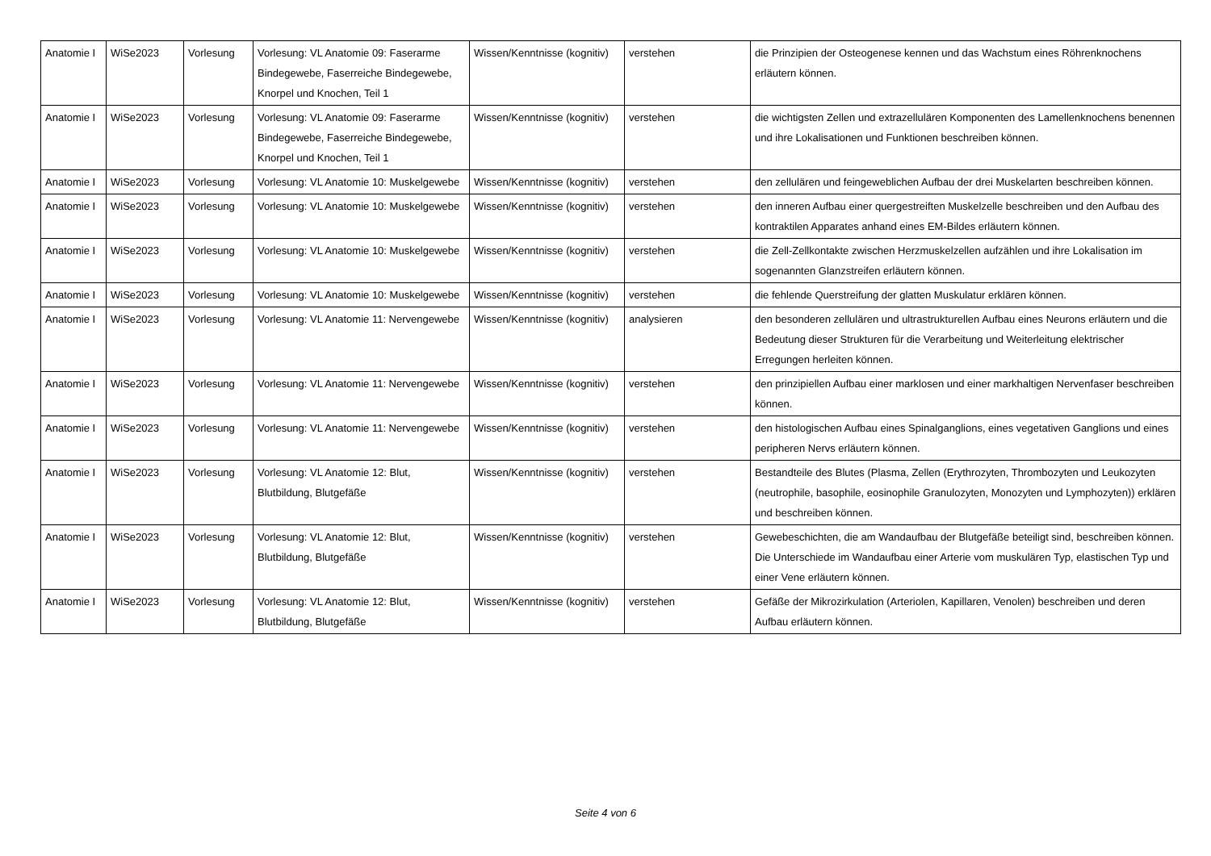| Anatomie I | WiSe2023 | Vorlesung | Vorlesung: VL Anatomie 09: Faserarme Bindegewebe, Faserreiche Bindegewebe, Knorpel und Knochen, Teil 1 | Wissen/Kenntnisse (kognitiv) | verstehen | die Prinzipien der Osteogenese kennen und das Wachstum eines Röhrenknochens erläutern können. |
| Anatomie I | WiSe2023 | Vorlesung | Vorlesung: VL Anatomie 09: Faserarme Bindegewebe, Faserreiche Bindegewebe, Knorpel und Knochen, Teil 1 | Wissen/Kenntnisse (kognitiv) | verstehen | die wichtigsten Zellen und extrazellulären Komponenten des Lamellenknochens benennen und ihre Lokalisationen und Funktionen beschreiben können. |
| Anatomie I | WiSe2023 | Vorlesung | Vorlesung: VL Anatomie 10: Muskelgewebe | Wissen/Kenntnisse (kognitiv) | verstehen | den zellulären und feingeweblichen Aufbau der drei Muskelarten beschreiben können. |
| Anatomie I | WiSe2023 | Vorlesung | Vorlesung: VL Anatomie 10: Muskelgewebe | Wissen/Kenntnisse (kognitiv) | verstehen | den inneren Aufbau einer quergestreiften Muskelzelle beschreiben und den Aufbau des kontraktilen Apparates anhand eines EM-Bildes erläutern können. |
| Anatomie I | WiSe2023 | Vorlesung | Vorlesung: VL Anatomie 10: Muskelgewebe | Wissen/Kenntnisse (kognitiv) | verstehen | die Zell-Zellkontakte zwischen Herzmuskelzellen aufzählen und ihre Lokalisation im sogenannten Glanzstreifen erläutern können. |
| Anatomie I | WiSe2023 | Vorlesung | Vorlesung: VL Anatomie 10: Muskelgewebe | Wissen/Kenntnisse (kognitiv) | verstehen | die fehlende Querstreifung der glatten Muskulatur erklären können. |
| Anatomie I | WiSe2023 | Vorlesung | Vorlesung: VL Anatomie 11: Nervengewebe | Wissen/Kenntnisse (kognitiv) | analysieren | den besonderen zellulären und ultrastrukturellen Aufbau eines Neurons erläutern und die Bedeutung dieser Strukturen für die Verarbeitung und Weiterleitung elektrischer Erregungen herleiten können. |
| Anatomie I | WiSe2023 | Vorlesung | Vorlesung: VL Anatomie 11: Nervengewebe | Wissen/Kenntnisse (kognitiv) | verstehen | den prinzipiellen Aufbau einer marklosen und einer markhaltigen Nervenfaser beschreiben können. |
| Anatomie I | WiSe2023 | Vorlesung | Vorlesung: VL Anatomie 11: Nervengewebe | Wissen/Kenntnisse (kognitiv) | verstehen | den histologischen Aufbau eines Spinalganglions, eines vegetativen Ganglions und eines peripheren Nervs erläutern können. |
| Anatomie I | WiSe2023 | Vorlesung | Vorlesung: VL Anatomie 12: Blut, Blutbildung, Blutgefäße | Wissen/Kenntnisse (kognitiv) | verstehen | Bestandteile des Blutes (Plasma, Zellen (Erythrozyten, Thrombozyten und Leukozyten (neutrophile, basophile, eosinophile Granulozyten, Monozyten und Lymphozyten)) erklären und beschreiben können. |
| Anatomie I | WiSe2023 | Vorlesung | Vorlesung: VL Anatomie 12: Blut, Blutbildung, Blutgefäße | Wissen/Kenntnisse (kognitiv) | verstehen | Gewebeschichten, die am Wandaufbau der Blutgefäße beteiligt sind, beschreiben können. Die Unterschiede im Wandaufbau einer Arterie vom muskulären Typ, elastischen Typ und einer Vene erläutern können. |
| Anatomie I | WiSe2023 | Vorlesung | Vorlesung: VL Anatomie 12: Blut, Blutbildung, Blutgefäße | Wissen/Kenntnisse (kognitiv) | verstehen | Gefäße der Mikrozirkulation (Arteriolen, Kapillaren, Venolen) beschreiben und deren Aufbau erläutern können. |
Seite 4 von 6